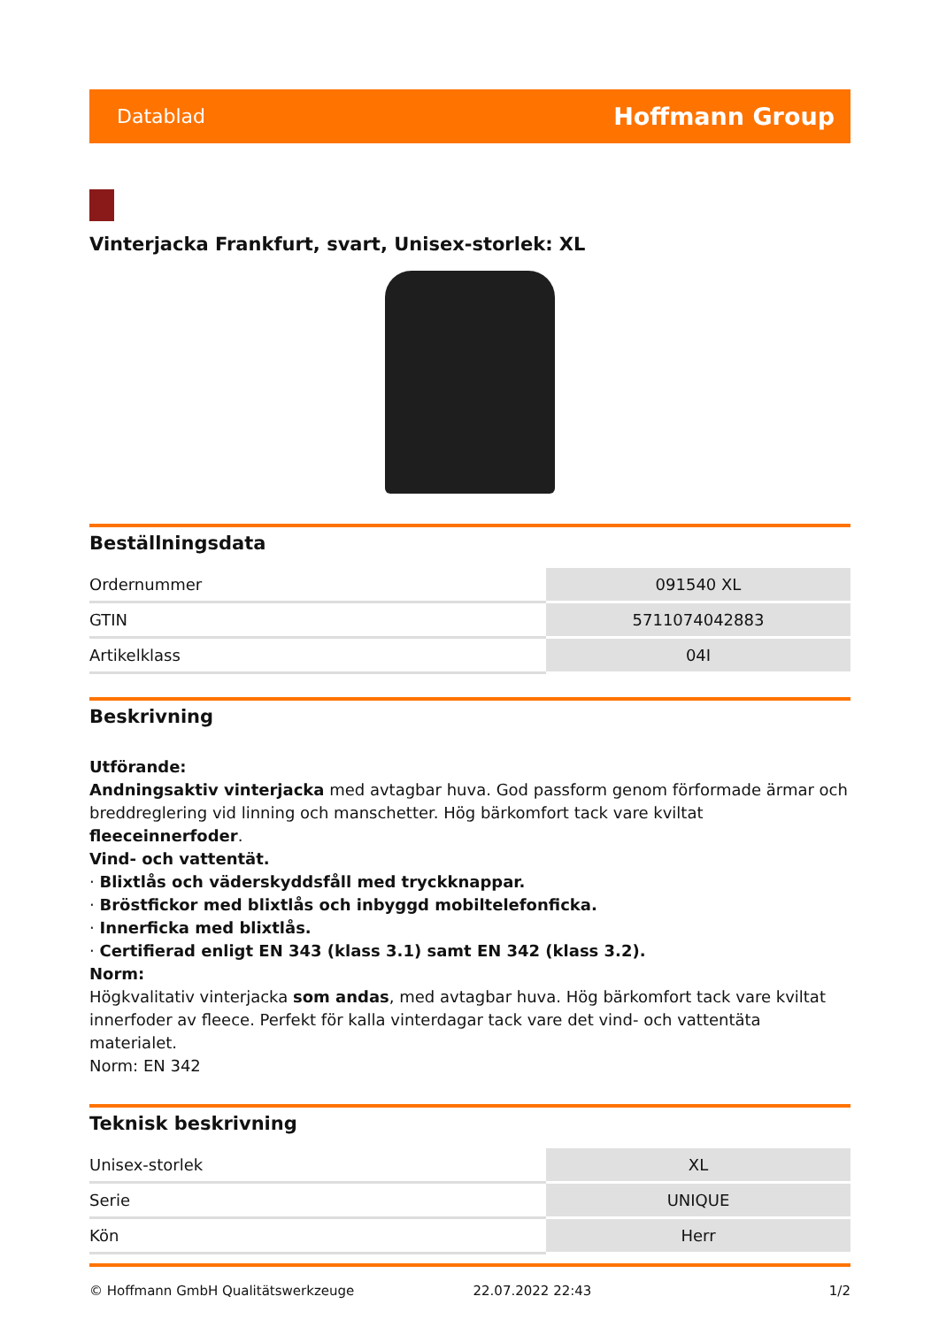Datablad Hoffmann Group
Vinterjacka Frankfurt, svart, Unisex-storlek: XL
Beställningsdata
| Ordernummer | 091540 XL |
| GTIN | 5711074042883 |
| Artikelklass | 04I |
Beskrivning
Utförande:
Andningsaktiv vinterjacka med avtagbar huva. God passform genom förformade ärmar och breddreglering vid linning och manschetter. Hög bärkomfort tack vare kviltat fleeceinnerfoder.
Vind- och vattentät.
· Blixtlås och väderskyddsfåll med tryckknappar.
· Bröstfickor med blixtlås och inbyggd mobiltelefonficka.
· Innerficka med blixtlås.
· Certifierad enligt EN 343 (klass 3.1) samt EN 342 (klass 3.2).
Norm:
Högkvalitativ vinterjacka som andas, med avtagbar huva. Hög bärkomfort tack vare kviltat innerfoder av fleece. Perfekt för kalla vinterdagar tack vare det vind- och vattentäta materialet.
Norm: EN 342
Teknisk beskrivning
| Unisex-storlek | XL |
| Serie | UNIQUE |
| Kön | Herr |
© Hoffmann GmbH Qualitätswerkzeuge 22.07.2022 22:43 1/2